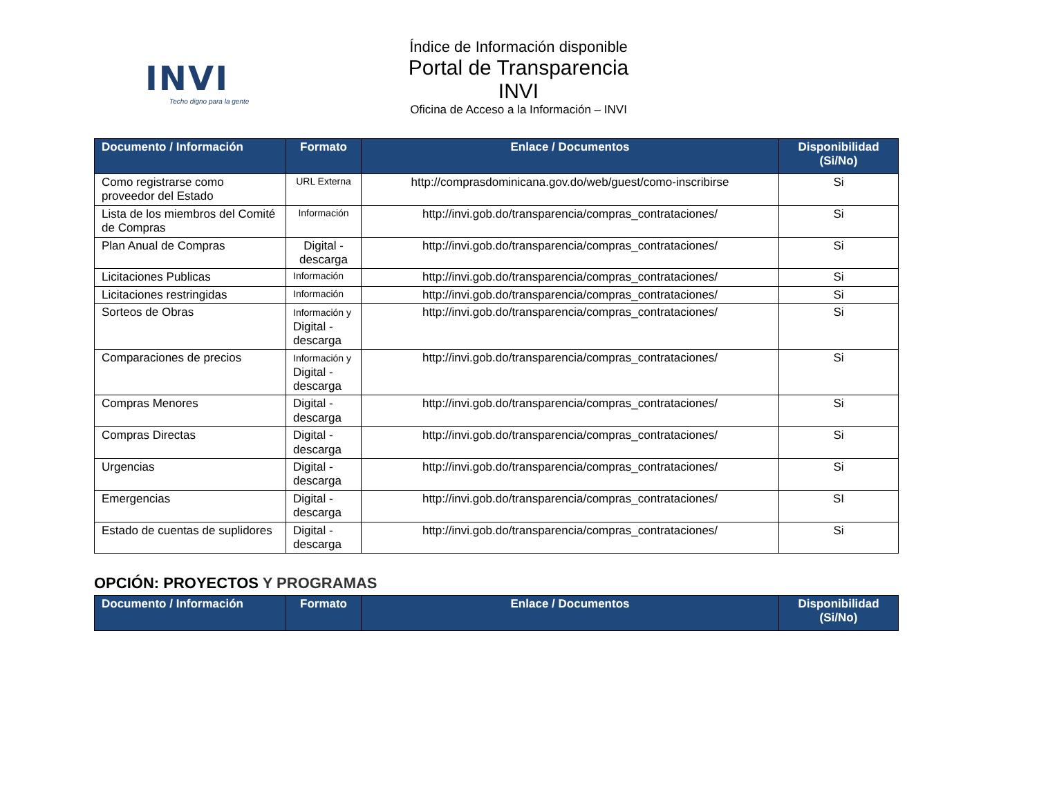INVI
Techo digno para la gente
Índice de Información disponible
Portal de Transparencia INVI
Oficina de Acceso a la Información – INVI
| Documento / Información | Formato | Enlace / Documentos | Disponibilidad (Si/No) |
| --- | --- | --- | --- |
| Como registrarse como proveedor del Estado | URL Externa | http://comprasdominicana.gov.do/web/guest/como-inscribirse | Si |
| Lista de los miembros del Comité de Compras | Información | http://invi.gob.do/transparencia/compras_contrataciones/ | Si |
| Plan Anual de Compras | Digital - descarga | http://invi.gob.do/transparencia/compras_contrataciones/ | Si |
| Licitaciones Publicas | Información | http://invi.gob.do/transparencia/compras_contrataciones/ | Si |
| Licitaciones restringidas | Información | http://invi.gob.do/transparencia/compras_contrataciones/ | Si |
| Sorteos de Obras | Información y Digital - descarga | http://invi.gob.do/transparencia/compras_contrataciones/ | Si |
| Comparaciones de precios | Información y Digital - descarga | http://invi.gob.do/transparencia/compras_contrataciones/ | Si |
| Compras Menores | Digital - descarga | http://invi.gob.do/transparencia/compras_contrataciones/ | Si |
| Compras Directas | Digital - descarga | http://invi.gob.do/transparencia/compras_contrataciones/ | Si |
| Urgencias | Digital - descarga | http://invi.gob.do/transparencia/compras_contrataciones/ | Si |
| Emergencias | Digital - descarga | http://invi.gob.do/transparencia/compras_contrataciones/ | SI |
| Estado de cuentas de suplidores | Digital - descarga | http://invi.gob.do/transparencia/compras_contrataciones/ | Si |
OPCIÓN: PROYECTOS Y PROGRAMAS
| Documento / Información | Formato | Enlace / Documentos | Disponibilidad (Si/No) |
| --- | --- | --- | --- |